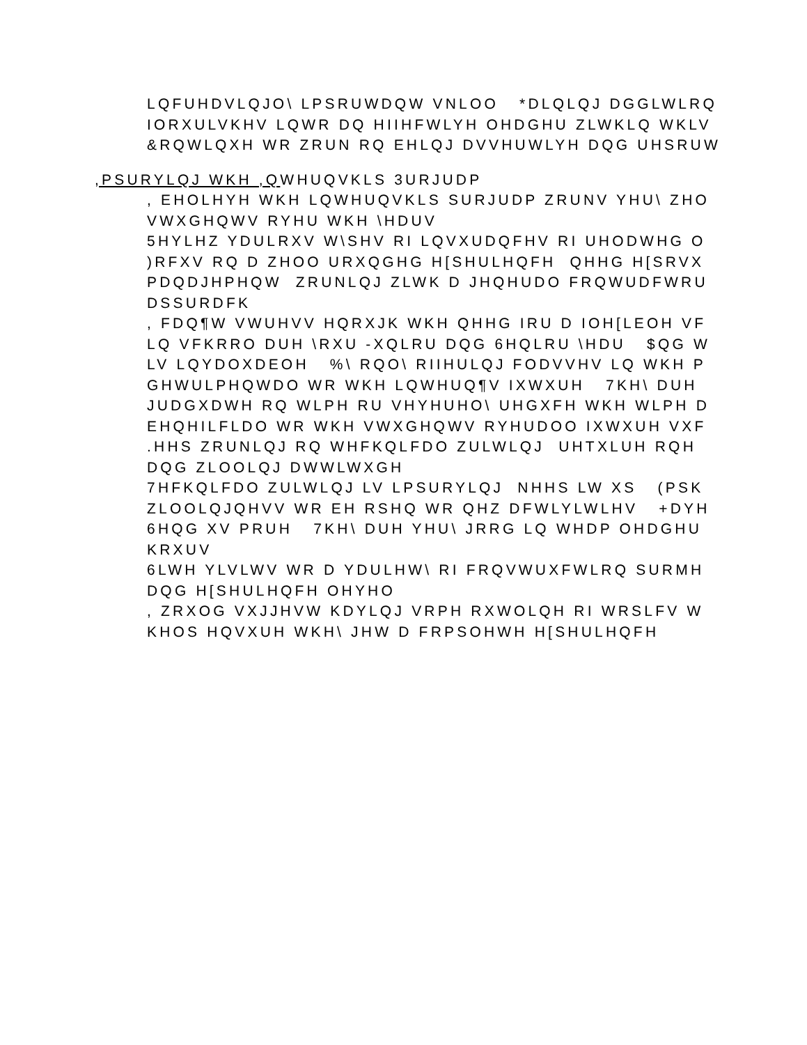LQFUHDVLQJO\ LPSRUWDQW VNLOO *DLQLQJ DGGLWLRQ
IORXULVKHV LQWR DQ HIIHFWLYH OHDGHU ZLWKLQ WKLV
&RQWLQXH WR ZRUN RQ EHLQJ DVVHUWLYH DQG UHSRUW
,PSURYLQJ WKH ,QWHUQVKLS 3URJUDP
, EHOLHYH WKH LQWHUQVKLS SURJUDP ZRUNV YHU\ ZHO
VWXGHQWV RYHU WKH \HDUV
5HYLHZ YDULRXV W\SHV RI LQVXUDQFHV RI UHODWHG O
)RFXV RQ D ZHOO URXQGHG H[SHULHQFH QHHG H[SRVX
PDQDJHPHQW ZRUNLQJ ZLWK D JHQHUDO FRQWUDFWRU
DSSURDFK
, FDQ¶W VWUHVV HQRXJK WKH QHHG IRU D IOH[LEOH VF
LQ VFKRRO DUH \RXU -XQLRU DQG 6HQLRU \HDU $QG W
LV LQYDOXDEOH %\ RQO\ RIIHULQJ FODVVHV LQ WKH P
GHWULPHQWDO WR WKH LQWHUQ¶V IXWXUH 7KH\ DUH
JUDGXDWH RQ WLPH RU VHYHUHO\ UHGXFH WKH WLPH D
EHQHILFLDO WR WKH VWXGHQWV RYHUDOO IXWXUH VXF
.HHS ZRUNLQJ RQ WHFKQLFDO ZULWLQJ UHTXLUH RQH
DQG ZLOOLQJ DWWLWXGH
7HFKQLFDO ZULWLQJ LV LPSURYLQJ NHHS LW XS (PSK
ZLOOLQJQHVV WR EH RSHQ WR QHZ DFWLYLWLHV +DYH
6HQG XV PRUH 7KH\ DUH YHU\ JRRG LQ WHDP OHDGHU
KRXUV
6LWH YLVLWV WR D YDULHW\ RI FRQVWUXFWLRQ SURMH
DQG H[SHULHQFH OHYHO
, ZRXOG VXJJHVW KDYLQJ VRPH RXWOLQH RI WRSLFV W
KHOS HQVXUH WKH\ JHW D FRPSOHWH H[SHULHQFH